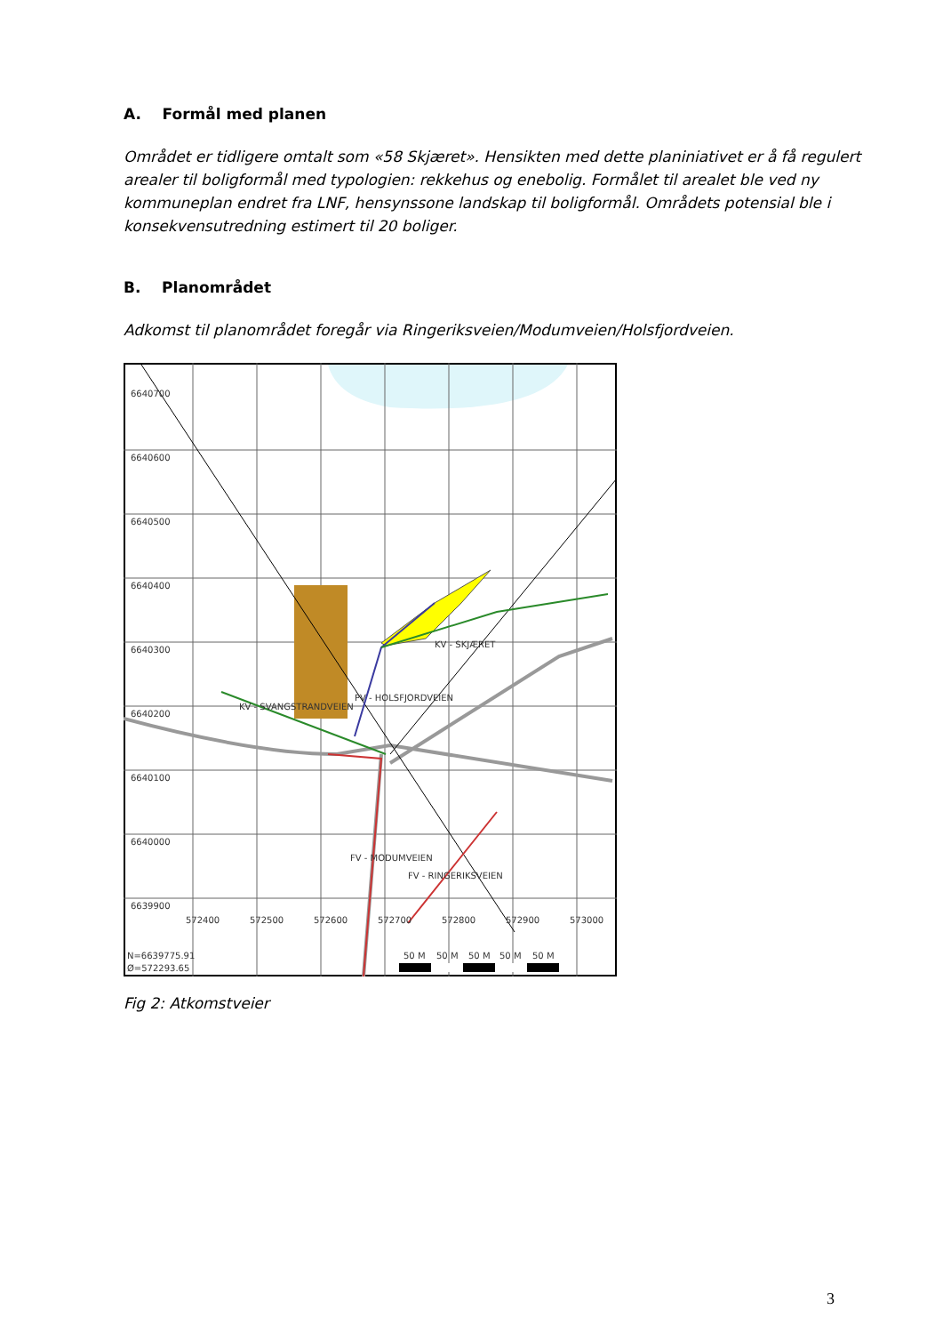A. Formål med planen
Området er tidligere omtalt som «58 Skjæret». Hensikten med dette planiniativet er å få regulert arealer til boligformål med typologien: rekkehus og enebolig. Formålet til arealet ble ved ny kommuneplan endret fra LNF, hensynssone landskap til boligformål. Områdets potensial ble i konsekvensutredning estimert til 20 boliger.
B. Planområdet
Adkomst til planområdet foregår via Ringeriksveien/Modumveien/Holsfjordveien.
6640700
6640600
6640500
6640400
6640300
6640200
6640100
6640000
6639900
572400
572500
572600
572700
572800
572900
573000
PV - HOLSFJORDVEIEN
KV - SKJÆRET
KV - SVANGSTRANDVEIEN
FV - MODUMVEIEN
FV - RINGERIKSVEIEN
N=6639775.91
Ø=572293.65
50 M
50 M
50 M
50 M
50 M
Fig 2: Atkomstveier
3